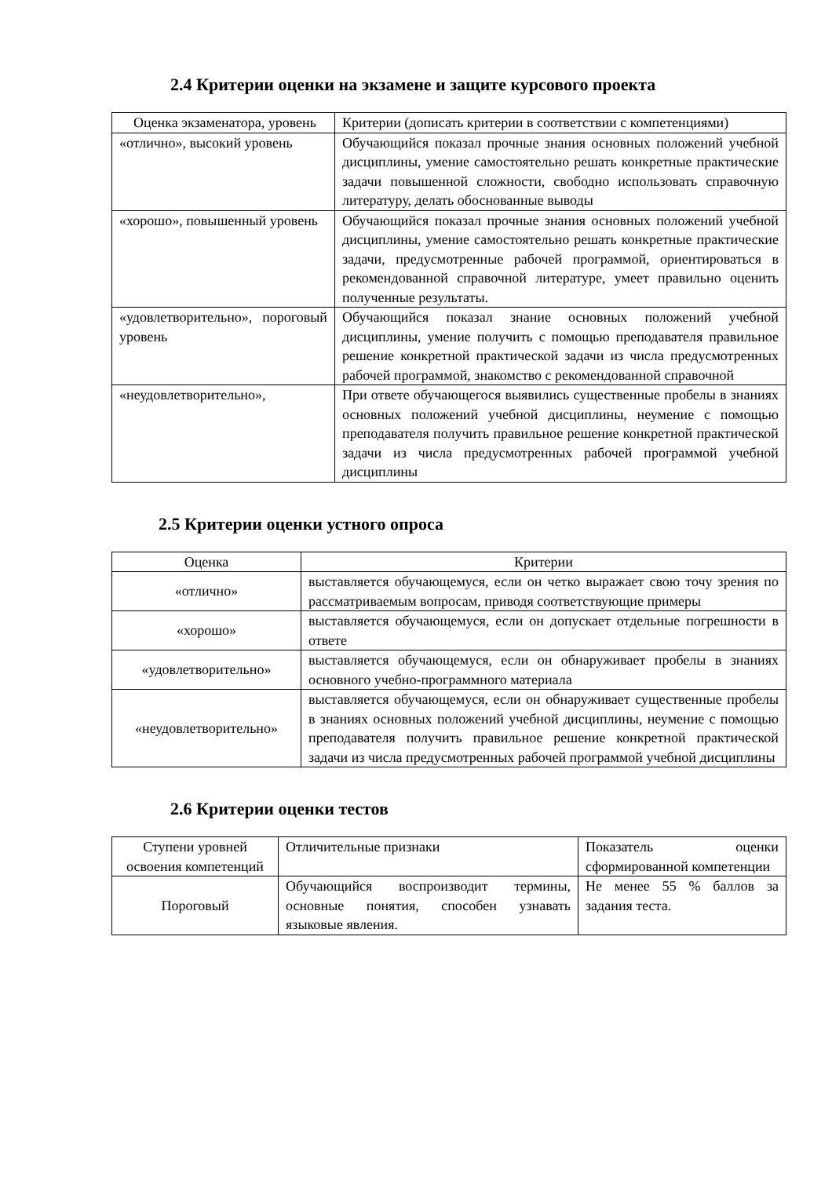2.4 Критерии оценки на экзамене и защите курсового проекта
| Оценка экзаменатора, уровень | Критерии (дописать критерии в соответствии с компетенциями) |
| «отлично», высокий уровень | Обучающийся показал прочные знания основных положений учебной дисциплины, умение самостоятельно решать конкретные практические задачи повышенной сложности, свободно использовать справочную литературу, делать обоснованные выводы |
| «хорошо», повышенный уровень | Обучающийся показал прочные знания основных положений учебной дисциплины, умение самостоятельно решать конкретные практические задачи, предусмотренные рабочей программой, ориентироваться в рекомендованной справочной литературе, умеет правильно оценить полученные результаты. |
| «удовлетворительно», пороговый уровень | Обучающийся показал знание основных положений учебной дисциплины, умение получить с помощью преподавателя правильное решение конкретной практической задачи из числа предусмотренных рабочей программой, знакомство с рекомендованной справочной |
| «неудовлетворительно», | При ответе обучающегося выявились существенные пробелы в знаниях основных положений учебной дисциплины, неумение с помощью преподавателя получить правильное решение конкретной практической задачи из числа предусмотренных рабочей программой учебной дисциплины |
2.5 Критерии оценки устного опроса
| Оценка | Критерии |
| «отлично» | выставляется обучающемуся, если он четко выражает свою точу зрения по рассматриваемым вопросам, приводя соответствующие примеры |
| «хорошо» | выставляется обучающемуся, если он допускает отдельные погрешности в ответе |
| «удовлетворительно» | выставляется обучающемуся, если он обнаруживает пробелы в знаниях основного учебно-программного материала |
| «неудовлетворительно» | выставляется обучающемуся, если он обнаруживает существенные пробелы в знаниях основных положений учебной дисциплины, неумение с помощью преподавателя получить правильное решение конкретной практической задачи из числа предусмотренных рабочей программой учебной дисциплины |
2.6 Критерии оценки тестов
| Ступени уровней освоения компетенций | Отличительные признаки | Показатель оценки сформированной компетенции |
| Пороговый | Обучающийся воспроизводит термины, основные понятия, способен узнавать языковые явления. | Не менее 55 % баллов за задания теста. |